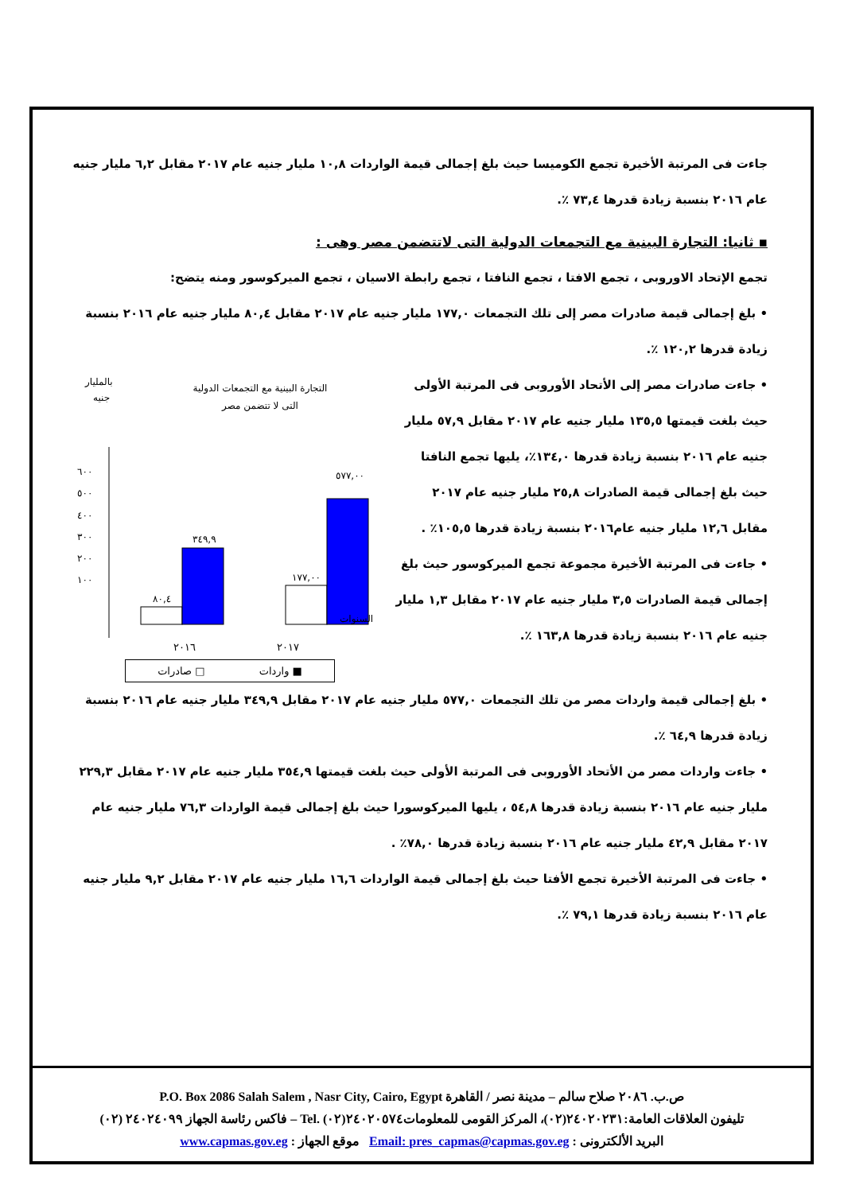جاءت فى المرتبة الأخيرة تجمع الكوميسا حيث بلغ إجمالى قيمة الواردات ١٠,٨ مليار جنيه عام ٢٠١٧ مقابل ٦,٢ مليار جنيه عام ٢٠١٦ بنسبة زيادة قدرها ٧٣,٤ ٪.
▪ ثانيا: التجارة البينية مع التجمعات الدولية التى لاتتضمن مصر وهى :
تجمع الإتحاد الاوروبى ، تجمع الافتا ، تجمع النافتا ، تجمع رابطة الاسيان ، تجمع الميركوسور ومنه يتضح:
• بلغ إجمالى قيمة صادرات مصر إلى تلك التجمعات ١٧٧,٠ مليار جنيه عام ٢٠١٧ مقابل ٨٠,٤ مليار جنيه عام ٢٠١٦ بنسبة زيادة قدرها ١٢٠,٢ ٪.
• جاءت صادرات مصر إلى الأتحاد الأوروبى فى المرتبة الأولى حيث بلغت قيمتها ١٣٥,٥ مليار جنيه عام ٢٠١٧ مقابل ٥٧,٩ مليار جنيه عام ٢٠١٦ بنسبة زيادة قدرها ١٣٤,٠٪، يليها تجمع النافتا حيث بلغ إجمالى قيمة الصادرات ٢٥,٨ مليار جنيه عام ٢٠١٧ مقابل ١٢,٦ مليار جنيه عام٢٠١٦ بنسبة زيادة قدرها ١٠٥,٥٪ .
• جاءت فى المرتبة الأخيرة مجموعة تجمع الميركوسور حيث بلغ إجمالى قيمة الصادرات ٣,٥ مليار جنيه عام ٢٠١٧ مقابل ١,٣ مليار جنيه عام ٢٠١٦ بنسبة زيادة قدرها ١٦٣,٨ ٪.
التجارة البينية مع التجمعات الدولية
التى لا تتضمن مصر
بالمليار
جنيه
٦٠٠
٥٠٠
٤٠٠
٣٠٠
٢٠٠
١٠٠
٨٠,٤
٣٤٩,٩
١٧٧,٠٠
٥٧٧,٠٠
السنوات
٢٠١٧ ٢٠١٦
■ واردات □ صادرات
• بلغ إجمالى قيمة واردات مصر من تلك التجمعات ٥٧٧,٠ مليار جنيه عام ٢٠١٧ مقابل ٣٤٩,٩ مليار جنيه عام ٢٠١٦ بنسبة زيادة قدرها ٦٤,٩ ٪.
• جاءت واردات مصر من الأتحاد الأوروبى فى المرتبة الأولى حيث بلغت قيمتها ٣٥٤,٩ مليار جنيه عام ٢٠١٧ مقابل ٢٢٩,٣ مليار جنيه عام ٢٠١٦ بنسبة زيادة قدرها ٥٤,٨ ، يليها الميركوسورا حيث بلغ إجمالى قيمة الواردات ٧٦,٣ مليار جنيه عام ٢٠١٧ مقابل ٤٢,٩ مليار جنيه عام ٢٠١٦ بنسبة زيادة قدرها ٧٨,٠٪ .
• جاءت فى المرتبة الأخيرة تجمع الأفتا حيث بلغ إجمالى قيمة الواردات ١٦,٦ مليار جنيه عام ٢٠١٧ مقابل ٩,٢ مليار جنيه عام ٢٠١٦ بنسبة زيادة قدرها ٧٩,١ ٪.
P.O. Box 2086 Salah Salem , Nasr City, Cairo, Egypt ‏ص.ب. ٢٠٨٦ صلاح سالم – مدينة نصر / القاهرة
تليفون العلاقات العامة:٢٤٠٢٠٢٣١(٠٢)، المركز القومى للمعلومات٢٤٠٢٠٥٧٤(٠٢) .Tel – فاكس رئاسة الجهاز ٢٤٠٢٤٠٩٩ (٠٢)
البريد الألكترونى : Email: pres_capmas@capmas.gov.eg موقع الجهاز : www.capmas.gov.eg